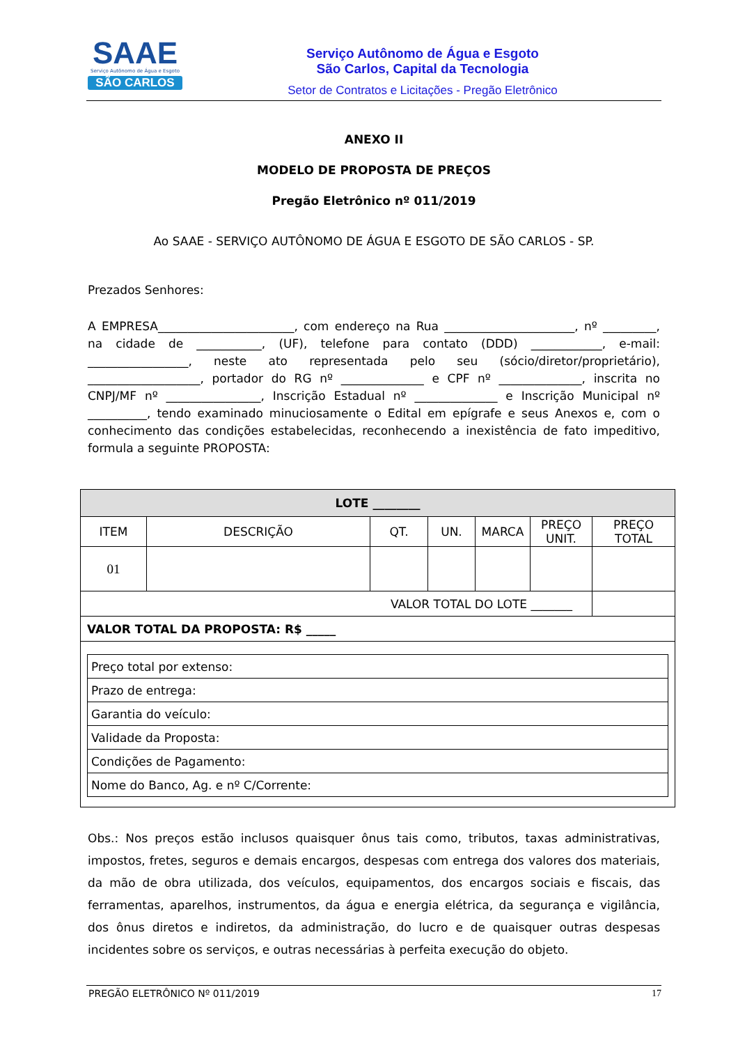SAAE
Serviço Autônomo de Água e Esgoto
SÃO CARLOS
Serviço Autônomo de Água e Esgoto
São Carlos, Capital da Tecnologia
Setor de Contratos e Licitações - Pregão Eletrônico
ANEXO II
MODELO DE PROPOSTA DE PREÇOS
Pregão Eletrônico nº 011/2019
Ao SAAE - SERVIÇO AUTÔNOMO DE ÁGUA E ESGOTO DE SÃO CARLOS - SP.
Prezados Senhores:
A EMPRESA_______________________, com endereço na Rua ______________________, nº _________, na cidade de ___________, (UF), telefone para contato (DDD) ____________, e-mail: _________________, neste ato representada pelo seu (sócio/diretor/proprietário), ___________________, portador do RG nº ______________ e CPF nº ______________, inscrita no CNPJ/MF nº ________________, Inscrição Estadual nº ______________ e Inscrição Municipal nº __________, tendo examinado minuciosamente o Edital em epígrafe e seus Anexos e, com o conhecimento das condições estabelecidas, reconhecendo a inexistência de fato impeditivo, formula a seguinte PROPOSTA:
| LOTE ________ | | | | | | |
| --- | --- | --- | --- | --- | --- | --- |
| ITEM | DESCRIÇÃO | QT. | UN. | MARCA | PREÇO UNIT. | PREÇO TOTAL |
| 01 | | | | | | |
| VALOR TOTAL DO LOTE _______ | | | | | | |
| VALOR TOTAL DA PROPOSTA: R$ _____ | | | | | | |
| / Preço total por extenso: / / Prazo de entrega: / / Garantia do veículo: / / Validade da Proposta: / / Condições de Pagamento: / / Nome do Banco, Ag. e nº C/Corrente: / | | | | | | |
Obs.: Nos preços estão inclusos quaisquer ônus tais como, tributos, taxas administrativas, impostos, fretes, seguros e demais encargos, despesas com entrega dos valores dos materiais, da mão de obra utilizada, dos veículos, equipamentos, dos encargos sociais e fiscais, das ferramentas, aparelhos, instrumentos, da água e energia elétrica, da segurança e vigilância, dos ônus diretos e indiretos, da administração, do lucro e de quaisquer outras despesas incidentes sobre os serviços, e outras necessárias à perfeita execução do objeto.
PREGÃO ELETRÔNICO Nº 011/2019 17